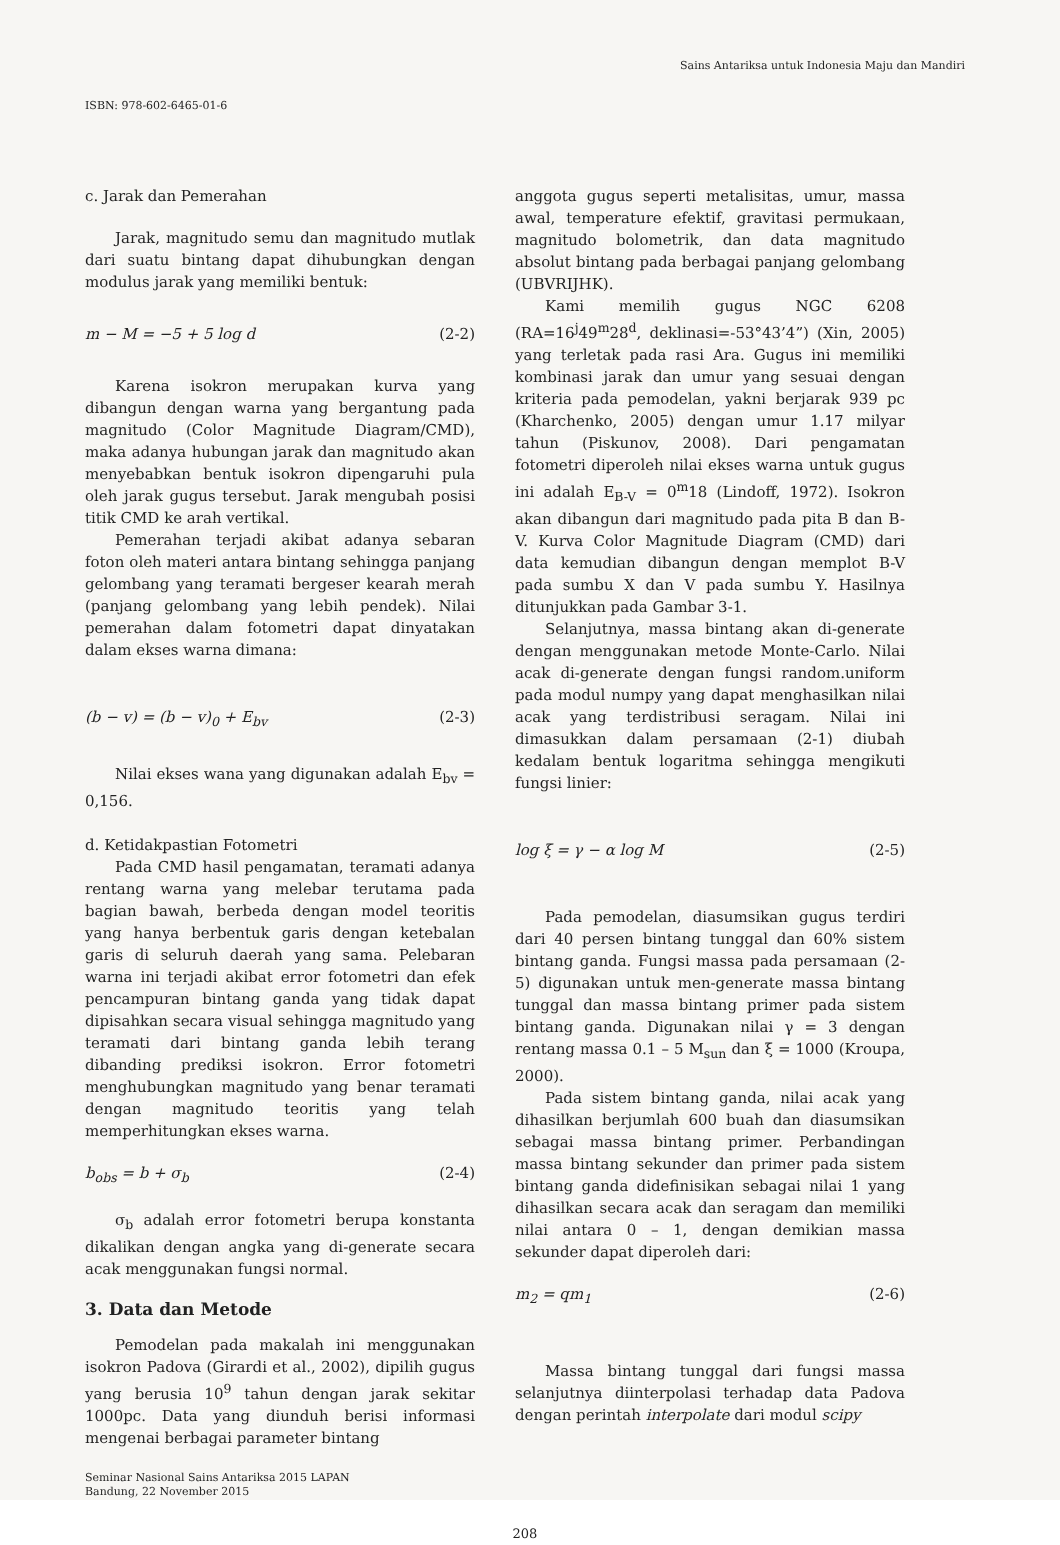ISBN: 978-602-6465-01-6
Sains Antariksa untuk Indonesia Maju dan Mandiri
c. Jarak dan Pemerahan
Jarak, magnitudo semu dan magnitudo mutlak dari suatu bintang dapat dihubungkan dengan modulus jarak yang memiliki bentuk:
m − M = −5 + 5 log d (2-2)
Karena isokron merupakan kurva yang dibangun dengan warna yang bergantung pada magnitudo (Color Magnitude Diagram/CMD), maka adanya hubungan jarak dan magnitudo akan menyebabkan bentuk isokron dipengaruhi pula oleh jarak gugus tersebut. Jarak mengubah posisi titik CMD ke arah vertikal.
Pemerahan terjadi akibat adanya sebaran foton oleh materi antara bintang sehingga panjang gelombang yang teramati bergeser kearah merah (panjang gelombang yang lebih pendek). Nilai pemerahan dalam fotometri dapat dinyatakan dalam ekses warna dimana:
(b − v) = (b − v)<sub>0</sub> + E<sub>bv</sub> (2-3)
Nilai ekses wana yang digunakan adalah E<sub>bv</sub> = 0,156.
d. Ketidakpastian Fotometri
Pada CMD hasil pengamatan, teramati adanya rentang warna yang melebar terutama pada bagian bawah, berbeda dengan model teoritis yang hanya berbentuk garis dengan ketebalan garis di seluruh daerah yang sama. Pelebaran warna ini terjadi akibat error fotometri dan efek pencampuran bintang ganda yang tidak dapat dipisahkan secara visual sehingga magnitudo yang teramati dari bintang ganda lebih terang dibanding prediksi isokron. Error fotometri menghubungkan magnitudo yang benar teramati dengan magnitudo teoritis yang telah memperhitungkan ekses warna.
b<sub>obs</sub> = b + σ<sub>b</sub> (2-4)
σ<sub>b</sub> adalah error fotometri berupa konstanta dikalikan dengan angka yang di-generate secara acak menggunakan fungsi normal.
3. Data dan Metode
Pemodelan pada makalah ini menggunakan isokron Padova (Girardi et al., 2002), dipilih gugus yang berusia 10<sup>9</sup> tahun dengan jarak sekitar 1000pc. Data yang diunduh berisi informasi mengenai berbagai parameter bintang
Seminar Nasional Sains Antariksa 2015 LAPAN
Bandung, 22 November 2015
anggota gugus seperti metalisitas, umur, massa awal, temperature efektif, gravitasi permukaan, magnitudo bolometrik, dan data magnitudo absolut bintang pada berbagai panjang gelombang (UBVRIJHK).
Kami memilih gugus NGC 6208 (RA=16<sup>j</sup>49<sup>m</sup>28<sup>d</sup>, deklinasi=-53°43’4”) (Xin, 2005) yang terletak pada rasi Ara. Gugus ini memiliki kombinasi jarak dan umur yang sesuai dengan kriteria pada pemodelan, yakni berjarak 939 pc (Kharchenko, 2005) dengan umur 1.17 milyar tahun (Piskunov, 2008). Dari pengamatan fotometri diperoleh nilai ekses warna untuk gugus ini adalah E<sub>B-V</sub> = 0<sup>m</sup>18 (Lindoff, 1972). Isokron akan dibangun dari magnitudo pada pita B dan B-V. Kurva Color Magnitude Diagram (CMD) dari data kemudian dibangun dengan memplot B-V pada sumbu X dan V pada sumbu Y. Hasilnya ditunjukkan pada Gambar 3-1.
Selanjutnya, massa bintang akan di-generate dengan menggunakan metode Monte-Carlo. Nilai acak di-generate dengan fungsi random.uniform pada modul numpy yang dapat menghasilkan nilai acak yang terdistribusi seragam. Nilai ini dimasukkan dalam persamaan (2-1) diubah kedalam bentuk logaritma sehingga mengikuti fungsi linier:
log ξ = γ − α log M (2-5)
Pada pemodelan, diasumsikan gugus terdiri dari 40 persen bintang tunggal dan 60% sistem bintang ganda. Fungsi massa pada persamaan (2-5) digunakan untuk men-generate massa bintang tunggal dan massa bintang primer pada sistem bintang ganda. Digunakan nilai γ = 3 dengan rentang massa 0.1 – 5 M<sub>sun</sub> dan ξ = 1000 (Kroupa, 2000).
Pada sistem bintang ganda, nilai acak yang dihasilkan berjumlah 600 buah dan diasumsikan sebagai massa bintang primer. Perbandingan massa bintang sekunder dan primer pada sistem bintang ganda didefinisikan sebagai nilai 1 yang dihasilkan secara acak dan seragam dan memiliki nilai antara 0 – 1, dengan demikian massa sekunder dapat diperoleh dari:
m<sub>2</sub> = qm<sub>1</sub> (2-6)
Massa bintang tunggal dari fungsi massa selanjutnya diinterpolasi terhadap data Padova dengan perintah interpolate dari modul scipy
208